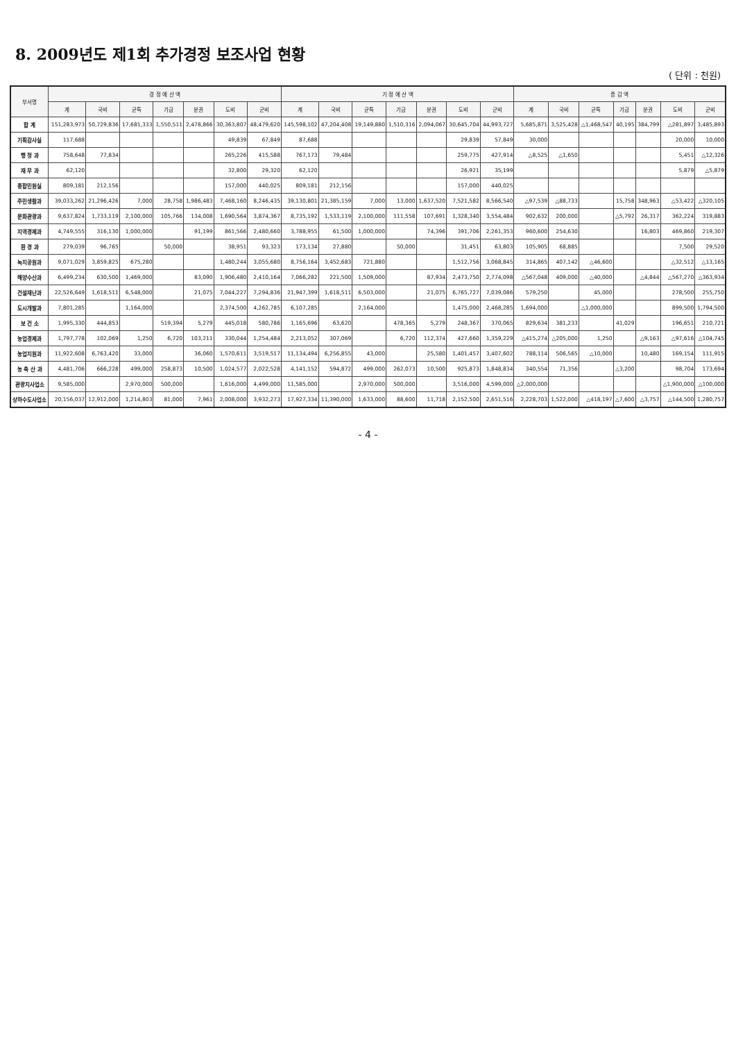8. 2009년도 제1회 추가경정 보조사업 현황
( 단위 : 천원)
| 부서명 | 경 정 예 산 액 | | | | | | | 기 정 예 산 액 | | | | | | | 증 감 액 | | | | | | |
| --- | --- | --- | --- | --- | --- | --- | --- | --- | --- | --- | --- | --- | --- | --- | --- | --- | --- | --- | --- | --- | --- |
| | 계 | 국비 | 균특 | 기금 | 분권 | 도비 | 군비 | 계 | 국비 | 균특 | 기금 | 분권 | 도비 | 군비 | 계 | 국비 | 균특 | 기금 | 분권 | 도비 | 군비 |
| 합 계 | 151,283,973 | 50,729,836 | 17,681,333 | 1,550,511 | 2,478,866 | 30,363,807 | 48,479,620 | 145,598,102 | 47,204,408 | 19,149,880 | 1,510,316 | 2,094,067 | 30,645,704 | 44,993,727 | 5,685,871 | 3,525,428 | △1,468,547 | 40,195 | 384,799 | △281,897 | 3,485,893 |
| 기획감사실 | 117,688 | | | | | 49,839 | 67,849 | 87,688 | | | | | 29,839 | 57,849 | 30,000 | | | | | 20,000 | 10,000 |
| 행 정 과 | 758,648 | 77,834 | | | | 265,226 | 415,588 | 767,173 | 79,484 | | | | 259,775 | 427,914 | △8,525 | △1,650 | | | | 5,451 | △12,326 |
| 재 무 과 | 62,120 | | | | | 32,800 | 29,320 | 62,120 | | | | | 26,921 | 35,199 | | | | | | 5,879 | △5,879 |
| 종합민원실 | 809,181 | 212,156 | | | | 157,000 | 440,025 | 809,181 | 212,156 | | | | 157,000 | 440,025 | | | | | | | |
| 주민생활과 | 39,033,262 | 21,296,426 | 7,000 | 28,758 | 1,986,483 | 7,468,160 | 8,246,435 | 39,130,801 | 21,385,159 | 7,000 | 13,000 | 1,637,520 | 7,521,582 | 8,566,540 | △97,539 | △88,733 | | 15,758 | 348,963 | △53,422 | △320,105 |
| 문화관광과 | 9,637,824 | 1,733,119 | 2,100,000 | 105,766 | 134,008 | 1,690,564 | 3,874,367 | 8,735,192 | 1,533,119 | 2,100,000 | 111,558 | 107,691 | 1,328,340 | 3,554,484 | 902,632 | 200,000 | | △5,792 | 26,317 | 362,224 | 319,883 |
| 지역경제과 | 4,749,555 | 316,130 | 1,000,000 | | 91,199 | 861,566 | 2,480,660 | 3,788,955 | 61,500 | 1,000,000 | | 74,396 | 391,706 | 2,261,353 | 960,600 | 254,630 | | | 16,803 | 469,860 | 219,307 |
| 환 경 과 | 279,039 | 96,765 | | 50,000 | | 38,951 | 93,323 | 173,134 | 27,880 | | 50,000 | | 31,451 | 63,803 | 105,905 | 68,885 | | | | 7,500 | 29,520 |
| 녹지공원과 | 9,071,029 | 3,859,825 | 675,280 | | | 1,480,244 | 3,055,680 | 8,756,164 | 3,452,683 | 721,880 | | | 1,512,756 | 3,068,845 | 314,865 | 407,142 | △46,600 | | | △32,512 | △13,165 |
| 해양수산과 | 6,499,234 | 630,500 | 1,469,000 | | 83,090 | 1,906,480 | 2,410,164 | 7,066,282 | 221,500 | 1,509,000 | | 87,934 | 2,473,750 | 2,774,098 | △567,048 | 409,000 | △40,000 | | △4,844 | △567,270 | △363,934 |
| 건설재난과 | 22,526,649 | 1,618,511 | 6,548,000 | | 21,075 | 7,044,227 | 7,294,836 | 21,947,399 | 1,618,511 | 6,503,000 | | 21,075 | 6,765,727 | 7,039,086 | 579,250 | | 45,000 | | | 278,500 | 255,750 |
| 도시개발과 | 7,801,285 | | 1,164,000 | | | 2,374,500 | 4,262,785 | 6,107,285 | | 2,164,000 | | | 1,475,000 | 2,468,285 | 1,694,000 | | △1,000,000 | | | 899,500 | 1,794,500 |
| 보 건 소 | 1,995,330 | 444,853 | | 519,394 | 5,279 | 445,018 | 580,786 | 1,165,696 | 63,620 | | 478,365 | 5,279 | 248,367 | 370,065 | 829,634 | 381,233 | | 41,029 | | 196,651 | 210,721 |
| 농업경제과 | 1,797,778 | 102,069 | 1,250 | 6,720 | 103,211 | 330,044 | 1,254,484 | 2,213,052 | 307,069 | | 6,720 | 112,374 | 427,660 | 1,359,229 | △415,274 | △205,000 | 1,250 | | △9,163 | △97,616 | △104,745 |
| 농업지원과 | 11,922,608 | 6,763,420 | 33,000 | | 36,060 | 1,570,611 | 3,519,517 | 11,134,494 | 6,256,855 | 43,000 | | 25,580 | 1,401,457 | 3,407,602 | 788,114 | 506,565 | △10,000 | | 10,480 | 169,154 | 111,915 |
| 농 축 산 과 | 4,481,706 | 666,228 | 499,000 | 258,873 | 10,500 | 1,024,577 | 2,022,528 | 4,141,152 | 594,872 | 499,000 | 262,073 | 10,500 | 925,873 | 1,848,834 | 340,554 | 71,356 | | △3,200 | | 98,704 | 173,694 |
| 관광지사업소 | 9,585,000 | | 2,970,000 | 500,000 | | 1,616,000 | 4,499,000 | 11,585,000 | | 2,970,000 | 500,000 | | 3,516,000 | 4,599,000 | △2,000,000 | | | | | △1,900,000 | △100,000 |
| 상하수도사업소 | 20,156,037 | 12,912,000 | 1,214,803 | 81,000 | 7,961 | 2,008,000 | 3,932,273 | 17,927,334 | 11,390,000 | 1,633,000 | 88,600 | 11,718 | 2,152,500 | 2,651,516 | 2,228,703 | 1,522,000 | △418,197 | △7,600 | △3,757 | △144,500 | 1,280,757 |
- 4 -